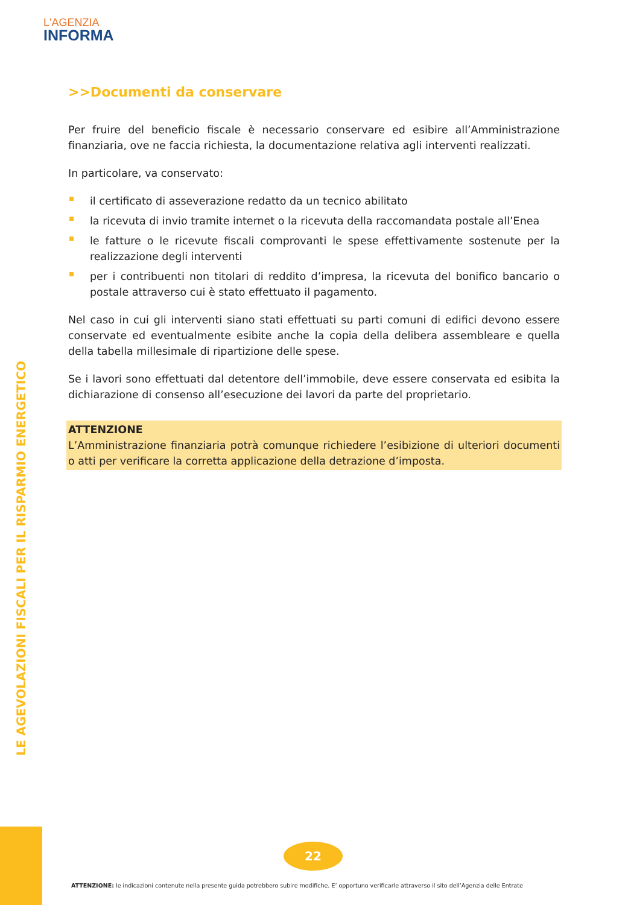L'AGENZIA
INFORMA
>>Documenti da conservare
Per fruire del beneficio fiscale è necessario conservare ed esibire all’Amministrazione finanziaria, ove ne faccia richiesta, la documentazione relativa agli interventi realizzati.
In particolare, va conservato:
il certificato di asseverazione redatto da un tecnico abilitato
la ricevuta di invio tramite internet o la ricevuta della raccomandata postale all’Enea
le fatture o le ricevute fiscali comprovanti le spese effettivamente sostenute per la realizzazione degli interventi
per i contribuenti non titolari di reddito d’impresa, la ricevuta del bonifico bancario o postale attraverso cui è stato effettuato il pagamento.
Nel caso in cui gli interventi siano stati effettuati su parti comuni di edifici devono essere conservate ed eventualmente esibite anche la copia della delibera assembleare e quella della tabella millesimale di ripartizione delle spese.
Se i lavori sono effettuati dal detentore dell’immobile, deve essere conservata ed esibita la dichiarazione di consenso all’esecuzione dei lavori da parte del proprietario.
ATTENZIONE
L’Amministrazione finanziaria potrà comunque richiedere l’esibizione di ulteriori documenti o atti per verificare la corretta applicazione della detrazione d’imposta.
LE AGEVOLAZIONI FISCALI PER IL RISPARMIO ENERGETICO
22
ATTENZIONE: le indicazioni contenute nella presente guida potrebbero subire modifiche. E’ opportuno verificarle attraverso il sito dell’Agenzia delle Entrate